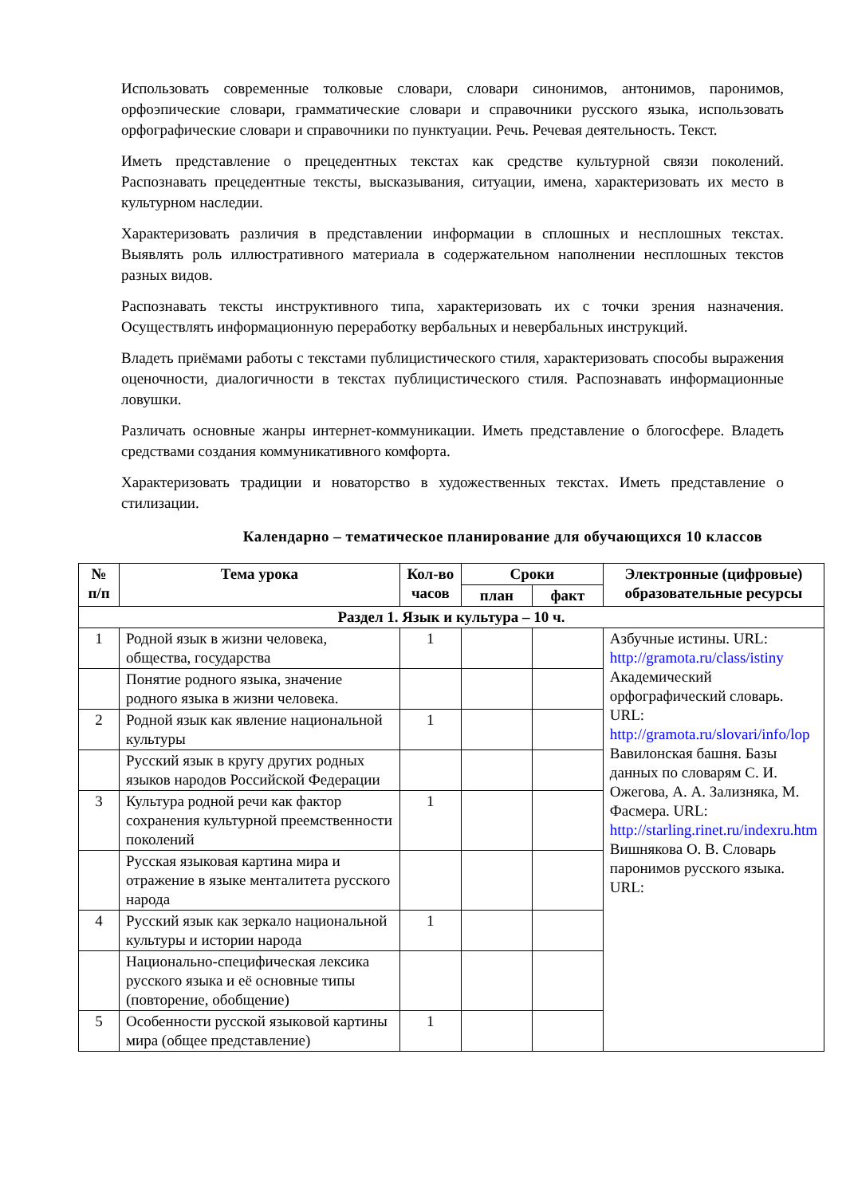Использовать современные толковые словари, словари синонимов, антонимов, паронимов, орфоэпические словари, грамматические словари и справочники русского языка, использовать орфографические словари и справочники по пунктуации. Речь. Речевая деятельность. Текст.
Иметь представление о прецедентных текстах как средстве культурной связи поколений. Распознавать прецедентные тексты, высказывания, ситуации, имена, характеризовать их место в культурном наследии.
Характеризовать различия в представлении информации в сплошных и несплошных текстах. Выявлять роль иллюстративного материала в содержательном наполнении несплошных текстов разных видов.
Распознавать тексты инструктивного типа, характеризовать их с точки зрения назначения. Осуществлять информационную переработку вербальных и невербальных инструкций.
Владеть приёмами работы с текстами публицистического стиля, характеризовать способы выражения оценочности, диалогичности в текстах публицистического стиля. Распознавать информационные ловушки.
Различать основные жанры интернет-коммуникации. Иметь представление о блогосфере. Владеть средствами создания коммуникативного комфорта.
Характеризовать традиции и новаторство в художественных текстах. Иметь представление о стилизации.
Календарно – тематическое планирование для обучающихся 10 классов
| № п/п | Тема урока | Кол-во часов | Сроки | | Электронные (цифровые) образовательные ресурсы |
| --- | --- | --- | --- | --- | --- |
| | | | план | факт | |
| Раздел 1. Язык и культура – 10 ч. | | | | | |
| 1 | Родной язык в жизни человека, общества, государства | 1 | | | Азбучные истины. URL: http://gramota.ru/class/istiny Академический орфографический словарь. URL: http://gramota.ru/slovari/info/lop Вавилонская башня. Базы данных по словарям С. И. Ожегова, А. А. Зализняка, М. Фасмера. URL: http://starling.rinet.ru/indexru.htm Вишнякова О. В. Словарь паронимов русского языка. URL: |
| | Понятие родного языка, значение родного языка в жизни человека. | | | | |
| 2 | Родной язык как явление национальной культуры | 1 | | | |
| | Русский язык в кругу других родных языков народов Российской Федерации | | | | |
| 3 | Культура родной речи как фактор сохранения культурной преемственности поколений | 1 | | | |
| | Русская языковая картина мира и отражение в языке менталитета русского народа | | | | |
| 4 | Русский язык как зеркало национальной культуры и истории народа | 1 | | | |
| | Национально-специфическая лексика русского языка и её основные типы (повторение, обобщение) | | | | |
| 5 | Особенности русской языковой картины мира (общее представление) | 1 | | | |